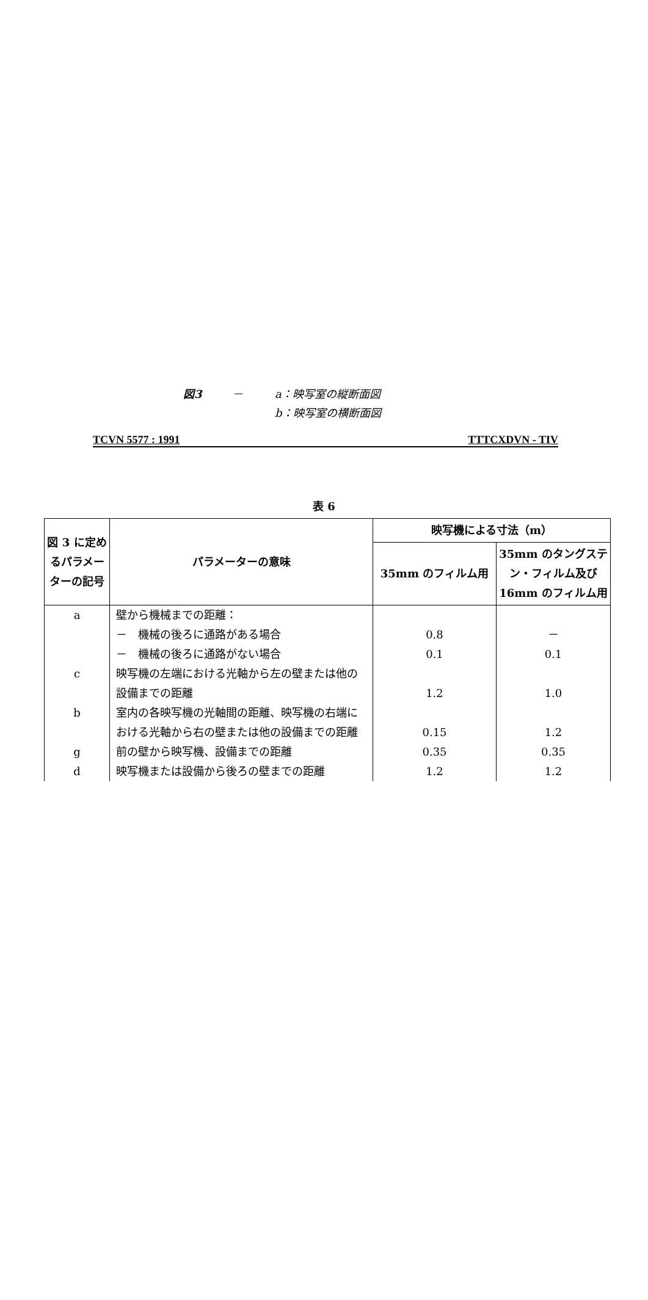図3 － a：映写室の縦断面図
b：映写室の横断面図
TCVN 5577 : 1991 TTTCXDVN - TIV
表 6
| 図 3 に定めるパラメーターの記号 | パラメーターの意味 | 映写機による寸法（m） | |
| --- | --- | --- | --- |
| | | 35mm のフィルム用 | 35mm のタングステン・フィルム及び 16mm のフィルム用 |
| a | 壁から機械までの距離： | | |
| | － 機械の後ろに通路がある場合 | 0.8 | － |
| | － 機械の後ろに通路がない場合 | 0.1 | 0.1 |
| c | 映写機の左端における光軸から左の壁または他の設備までの距離 | 1.2 | 1.0 |
| b | 室内の各映写機の光軸間の距離、映写機の右端における光軸から右の壁または他の設備までの距離 | 0.15 | 1.2 |
| g | 前の壁から映写機、設備までの距離 | 0.35 | 0.35 |
| d | 映写機または設備から後ろの壁までの距離 | 1.2 | 1.2 |